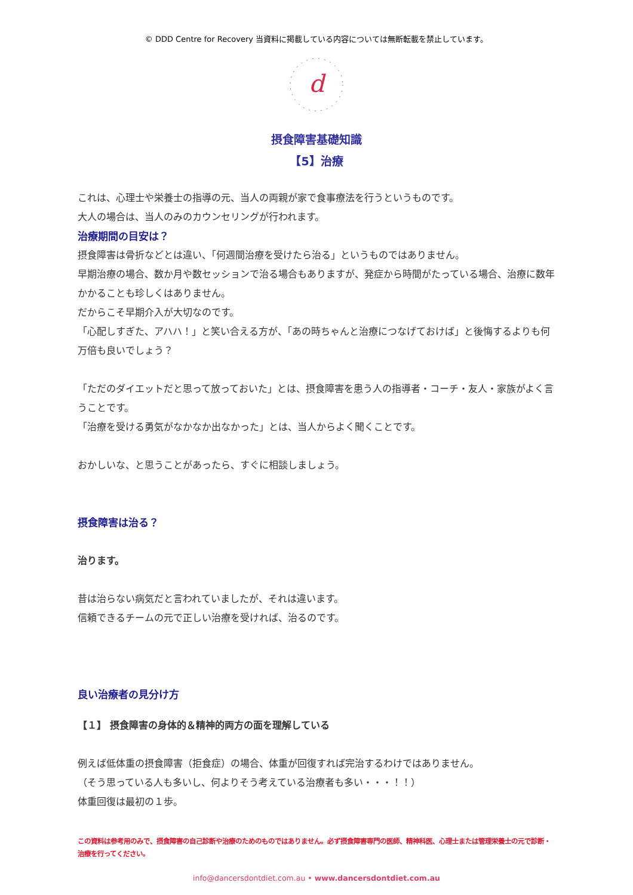© DDD Centre for Recovery 当資料に掲載している内容については無断転載を禁止しています。
d
摂食障害基礎知識
【5】治療
これは、心理士や栄養士の指導の元、当人の両親が家で食事療法を行うというものです。
大人の場合は、当人のみのカウンセリングが行われます。
治療期間の目安は？
摂食障害は骨折などとは違い、「何週間治療を受けたら治る」というものではありません。
早期治療の場合、数か月や数セッションで治る場合もありますが、発症から時間がたっている場合、治療に数年かかることも珍しくはありません。
だからこそ早期介入が大切なのです。
「心配しすぎた、アハハ！」と笑い合える方が、「あの時ちゃんと治療につなげておけば」と後悔するよりも何万倍も良いでしょう？
「ただのダイエットだと思って放っておいた」とは、摂食障害を患う人の指導者・コーチ・友人・家族がよく言うことです。
「治療を受ける勇気がなかなか出なかった」とは、当人からよく聞くことです。
おかしいな、と思うことがあったら、すぐに相談しましょう。
摂食障害は治る？
治ります。
昔は治らない病気だと言われていましたが、それは違います。
信頼できるチームの元で正しい治療を受ければ、治るのです。
良い治療者の見分け方
【１】 摂食障害の身体的＆精神的両方の面を理解している
例えば低体重の摂食障害（拒食症）の場合、体重が回復すれば完治するわけではありません。
（そう思っている人も多いし、何よりそう考えている治療者も多い・・・！！）
体重回復は最初の１歩。
この資料は参考用のみで、摂食障害の自己診断や治療のためのものではありません。必ず摂食障害専門の医師、精神科医、心理士または管理栄養士の元で診断・治療を行ってください。
info@dancersdontdiet.com.au • www.dancersdontdiet.com.au